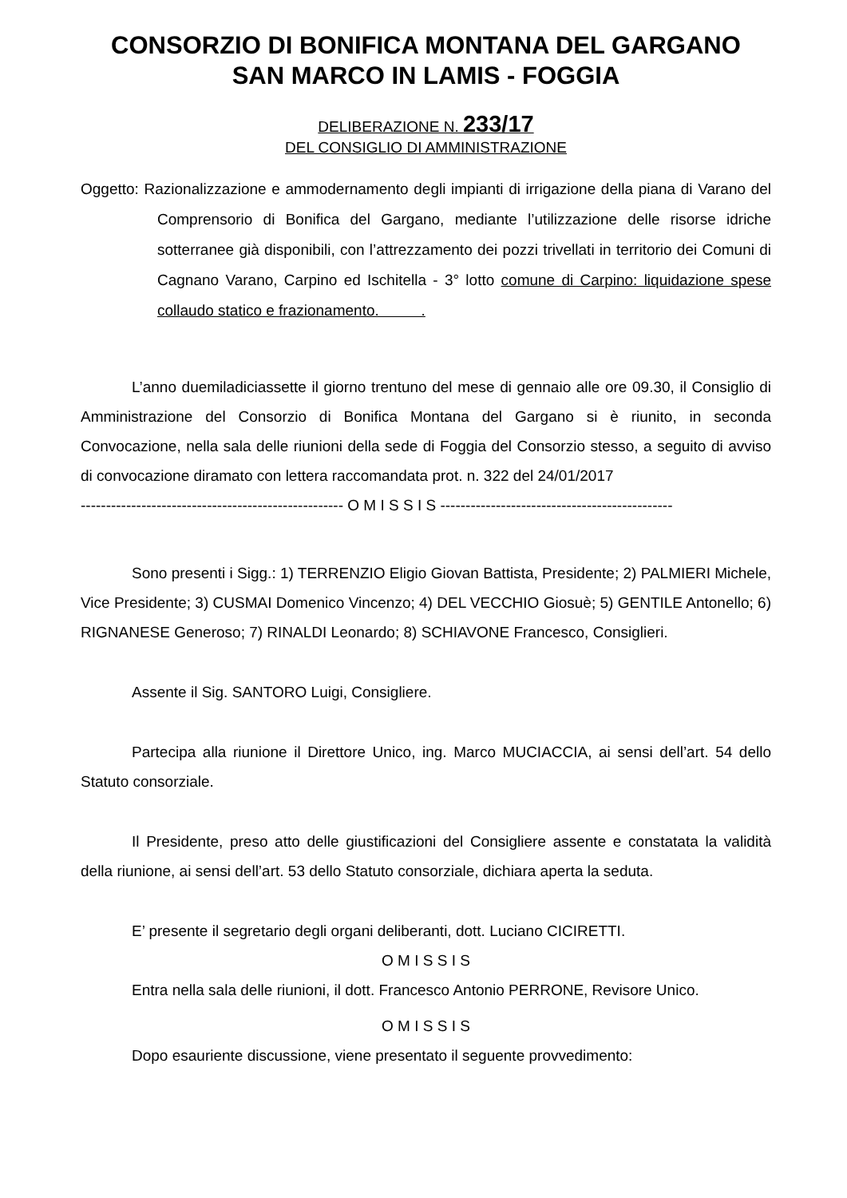CONSORZIO DI BONIFICA MONTANA DEL GARGANO
SAN MARCO IN LAMIS - FOGGIA
DELIBERAZIONE N. 233/17
DEL CONSIGLIO DI AMMINISTRAZIONE
Oggetto: Razionalizzazione e ammodernamento degli impianti di irrigazione della piana di Varano del Comprensorio di Bonifica del Gargano, mediante l’utilizzazione delle risorse idriche sotterranee già disponibili, con l’attrezzamento dei pozzi trivellati in territorio dei Comuni di Cagnano Varano, Carpino ed Ischitella - 3° lotto comune di Carpino: liquidazione spese collaudo statico e frazionamento. .
L’anno duemiladiciassette il giorno trentuno del mese di gennaio alle ore 09.30, il Consiglio di Amministrazione del Consorzio di Bonifica Montana del Gargano si è riunito, in seconda Convocazione, nella sala delle riunioni della sede di Foggia del Consorzio stesso, a seguito di avviso di convocazione diramato con lettera raccomandata prot. n. 322 del 24/01/2017
---------------------------------------------------- O M I S S I S ----------------------------------------------
Sono presenti i Sigg.: 1) TERRENZIO Eligio Giovan Battista, Presidente; 2) PALMIERI Michele, Vice Presidente; 3) CUSMAI Domenico Vincenzo; 4) DEL VECCHIO Giosuè; 5) GENTILE Antonello; 6) RIGNANESE Generoso; 7) RINALDI Leonardo; 8) SCHIAVONE Francesco, Consiglieri.
Assente il Sig. SANTORO Luigi, Consigliere.
Partecipa alla riunione il Direttore Unico, ing. Marco MUCIACCIA, ai sensi dell’art. 54 dello Statuto consorziale.
Il Presidente, preso atto delle giustificazioni del Consigliere assente e constatata la validità della riunione, ai sensi dell’art. 53 dello Statuto consorziale, dichiara aperta la seduta.
E’ presente il segretario degli organi deliberanti, dott. Luciano CICIRETTI.
O M I S S I S
Entra nella sala delle riunioni, il dott. Francesco Antonio PERRONE, Revisore Unico.
O M I S S I S
Dopo esauriente discussione, viene presentato il seguente provvedimento: